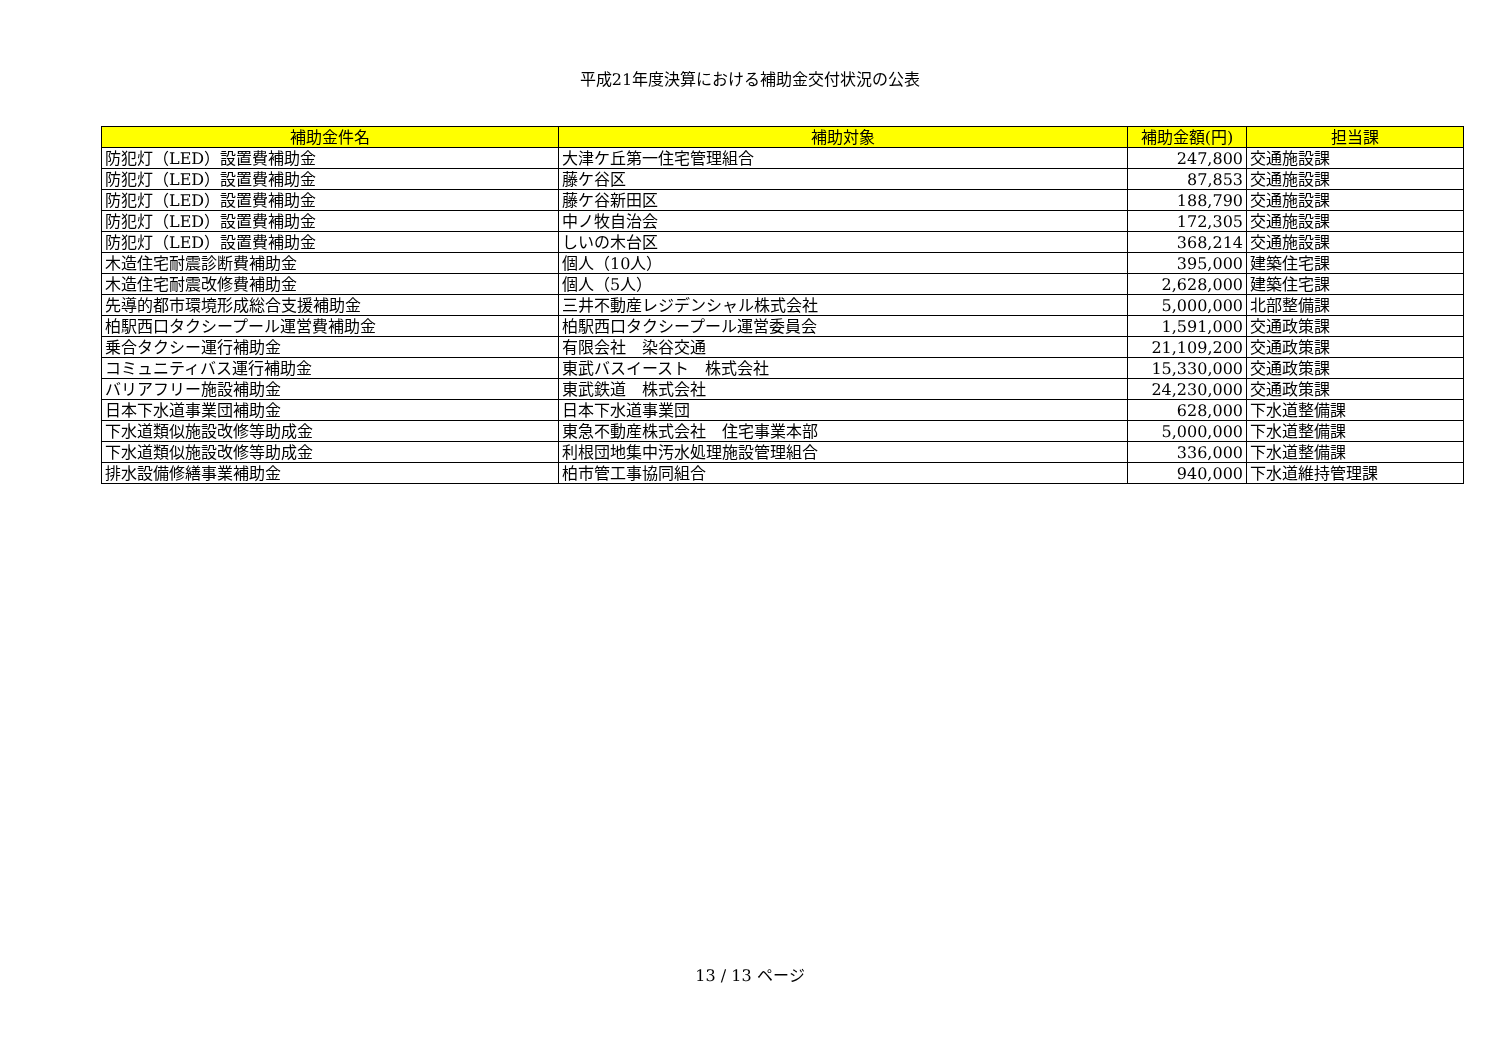平成21年度決算における補助金交付状況の公表
| 補助金件名 | 補助対象 | 補助金額(円) | 担当課 |
| --- | --- | --- | --- |
| 防犯灯（LED）設置費補助金 | 大津ケ丘第一住宅管理組合 | 247,800 | 交通施設課 |
| 防犯灯（LED）設置費補助金 | 藤ケ谷区 | 87,853 | 交通施設課 |
| 防犯灯（LED）設置費補助金 | 藤ケ谷新田区 | 188,790 | 交通施設課 |
| 防犯灯（LED）設置費補助金 | 中ノ牧自治会 | 172,305 | 交通施設課 |
| 防犯灯（LED）設置費補助金 | しいの木台区 | 368,214 | 交通施設課 |
| 木造住宅耐震診断費補助金 | 個人（10人） | 395,000 | 建築住宅課 |
| 木造住宅耐震改修費補助金 | 個人（5人） | 2,628,000 | 建築住宅課 |
| 先導的都市環境形成総合支援補助金 | 三井不動産レジデンシャル株式会社 | 5,000,000 | 北部整備課 |
| 柏駅西口タクシープール運営費補助金 | 柏駅西口タクシープール運営委員会 | 1,591,000 | 交通政策課 |
| 乗合タクシー運行補助金 | 有限会社 染谷交通 | 21,109,200 | 交通政策課 |
| コミュニティバス運行補助金 | 東武バスイースト 株式会社 | 15,330,000 | 交通政策課 |
| バリアフリー施設補助金 | 東武鉄道 株式会社 | 24,230,000 | 交通政策課 |
| 日本下水道事業団補助金 | 日本下水道事業団 | 628,000 | 下水道整備課 |
| 下水道類似施設改修等助成金 | 東急不動産株式会社 住宅事業本部 | 5,000,000 | 下水道整備課 |
| 下水道類似施設改修等助成金 | 利根団地集中汚水処理施設管理組合 | 336,000 | 下水道整備課 |
| 排水設備修繕事業補助金 | 柏市管工事協同組合 | 940,000 | 下水道維持管理課 |
13 / 13 ページ